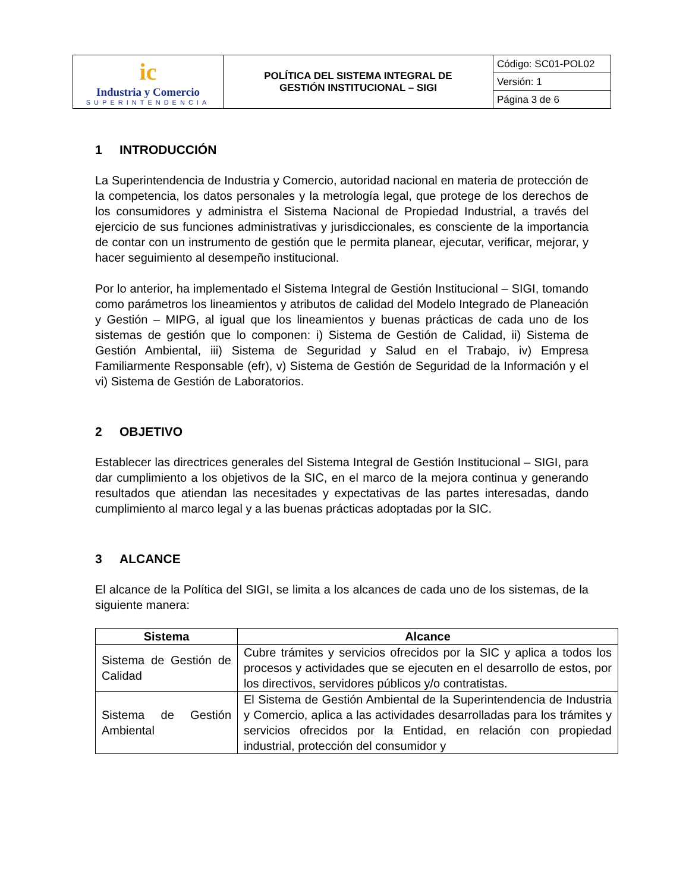| ic Industria y Comercio SUPERINTENDENCIA | POLÍTICA DEL SISTEMA INTEGRAL DE GESTIÓN INSTITUCIONAL – SIGI | Código: SC01-POL02 |
| | | Versión: 1 |
| | | Página 3 de 6 |
1 INTRODUCCIÓN
La Superintendencia de Industria y Comercio, autoridad nacional en materia de protección de la competencia, los datos personales y la metrología legal, que protege de los derechos de los consumidores y administra el Sistema Nacional de Propiedad Industrial, a través del ejercicio de sus funciones administrativas y jurisdiccionales, es consciente de la importancia de contar con un instrumento de gestión que le permita planear, ejecutar, verificar, mejorar, y hacer seguimiento al desempeño institucional.
Por lo anterior, ha implementado el Sistema Integral de Gestión Institucional – SIGI, tomando como parámetros los lineamientos y atributos de calidad del Modelo Integrado de Planeación y Gestión – MIPG, al igual que los lineamientos y buenas prácticas de cada uno de los sistemas de gestión que lo componen: i) Sistema de Gestión de Calidad, ii) Sistema de Gestión Ambiental, iii) Sistema de Seguridad y Salud en el Trabajo, iv) Empresa Familiarmente Responsable (efr), v) Sistema de Gestión de Seguridad de la Información y el vi) Sistema de Gestión de Laboratorios.
2 OBJETIVO
Establecer las directrices generales del Sistema Integral de Gestión Institucional – SIGI, para dar cumplimiento a los objetivos de la SIC, en el marco de la mejora continua y generando resultados que atiendan las necesitades y expectativas de las partes interesadas, dando cumplimiento al marco legal y a las buenas prácticas adoptadas por la SIC.
3 ALCANCE
El alcance de la Política del SIGI, se limita a los alcances de cada uno de los sistemas, de la siguiente manera:
| Sistema | Alcance |
| --- | --- |
| Sistema de Gestión de Calidad | Cubre trámites y servicios ofrecidos por la SIC y aplica a todos los procesos y actividades que se ejecuten en el desarrollo de estos, por los directivos, servidores públicos y/o contratistas. |
| Sistema de Gestión Ambiental | El Sistema de Gestión Ambiental de la Superintendencia de Industria y Comercio, aplica a las actividades desarrolladas para los trámites y servicios ofrecidos por la Entidad, en relación con propiedad industrial, protección del consumidor y |